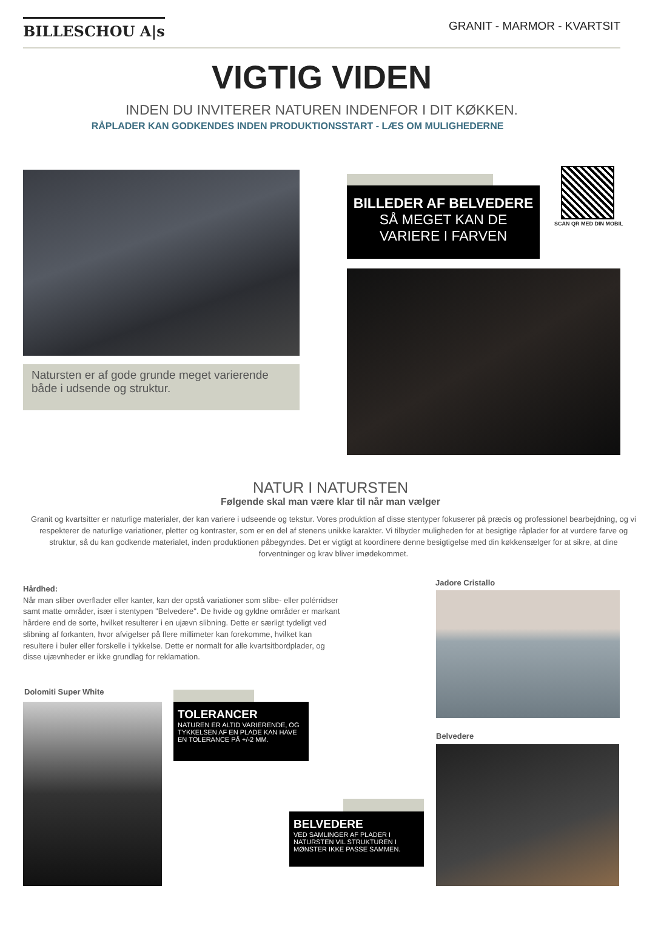BILLESCHOU A|s
GRANIT - MARMOR - KVARTSIT
VIGTIG VIDEN
INDEN DU INVITERER NATUREN INDENFOR I DIT KØKKEN.
RÅPLADER KAN GODKENDES INDEN PRODUKTIONSSTART - LÆS OM MULIGHEDERNE
Natursten er af gode grunde meget varierende både i udsende og struktur.
BILLEDER AF BELVEDERE
SÅ MEGET KAN DE
VARIERE I FARVEN
SCAN QR MED DIN MOBIL
NATUR I NATURSTEN
Følgende skal man være klar til når man vælger
Granit og kvartsitter er naturlige materialer, der kan variere i udseende og tekstur. Vores produktion af disse stentyper fokuserer på præcis og professionel bearbejdning, og vi respekterer de naturlige variationer, pletter og kontraster, som er en del af stenens unikke karakter. Vi tilbyder muligheden for at besigtige råplader for at vurdere farve og struktur, så du kan godkende materialet, inden produktionen påbegyndes. Det er vigtigt at koordinere denne besigtigelse med din køkkensælger for at sikre, at dine forventninger og krav bliver imødekommet.
Hårdhed:
Når man sliber overflader eller kanter, kan der opstå variationer som slibe- eller polérridser samt matte områder, især i stentypen "Belvedere". De hvide og gyldne områder er markant hårdere end de sorte, hvilket resulterer i en ujævn slibning. Dette er særligt tydeligt ved slibning af forkanten, hvor afvigelser på flere millimeter kan forekomme, hvilket kan resultere i buler eller forskelle i tykkelse. Dette er normalt for alle kvartsitbordplader, og disse ujævnheder er ikke grundlag for reklamation.
Jadore Cristallo
Dolomiti Super White
TOLERANCER
NATUREN ER ALTID VARIERENDE, OG TYKKELSEN AF EN PLADE KAN HAVE EN TOLERANCE PÅ +/-2 MM.
Belvedere
BELVEDERE
VED SAMLINGER AF PLADER I NATURSTEN VIL STRUKTUREN I MØNSTER IKKE PASSE SAMMEN.